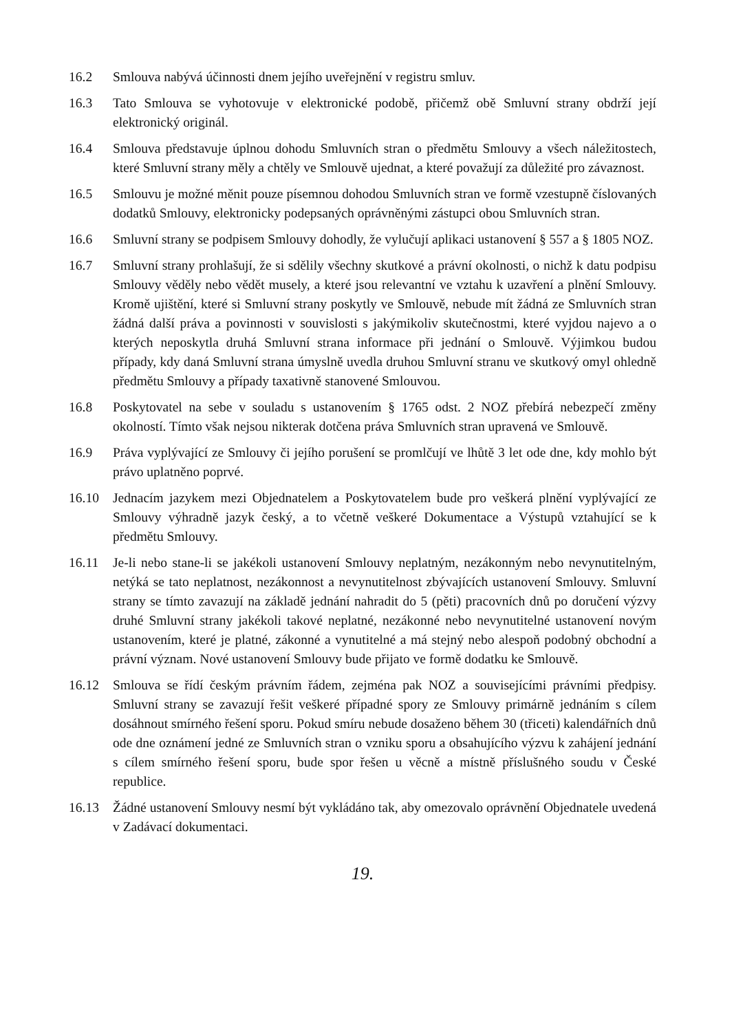16.2 Smlouva nabývá účinnosti dnem jejího uveřejnění v registru smluv.
16.3 Tato Smlouva se vyhotovuje v elektronické podobě, přičemž obě Smluvní strany obdrží její elektronický originál.
16.4 Smlouva představuje úplnou dohodu Smluvních stran o předmětu Smlouvy a všech náležitostech, které Smluvní strany měly a chtěly ve Smlouvě ujednat, a které považují za důležité pro závaznost.
16.5 Smlouvu je možné měnit pouze písemnou dohodou Smluvních stran ve formě vzestupně číslovaných dodatků Smlouvy, elektronicky podepsaných oprávněnými zástupci obou Smluvních stran.
16.6 Smluvní strany se podpisem Smlouvy dohodly, že vylučují aplikaci ustanovení § 557 a § 1805 NOZ.
16.7 Smluvní strany prohlašují, že si sdělily všechny skutkové a právní okolnosti, o nichž k datu podpisu Smlouvy věděly nebo vědět musely, a které jsou relevantní ve vztahu k uzavření a plnění Smlouvy. Kromě ujištění, které si Smluvní strany poskytly ve Smlouvě, nebude mít žádná ze Smluvních stran žádná další práva a povinnosti v souvislosti s jakýmikoliv skutečnostmi, které vyjdou najevo a o kterých neposkytla druhá Smluvní strana informace při jednání o Smlouvě. Výjimkou budou případy, kdy daná Smluvní strana úmyslně uvedla druhou Smluvní stranu ve skutkový omyl ohledně předmětu Smlouvy a případy taxativně stanovené Smlouvou.
16.8 Poskytovatel na sebe v souladu s ustanovením § 1765 odst. 2 NOZ přebírá nebezpečí změny okolností. Tímto však nejsou nikterak dotčena práva Smluvních stran upravená ve Smlouvě.
16.9 Práva vyplývající ze Smlouvy či jejího porušení se promlčují ve lhůtě 3 let ode dne, kdy mohlo být právo uplatněno poprvé.
16.10 Jednacím jazykem mezi Objednatelem a Poskytovatelem bude pro veškerá plnění vyplývající ze Smlouvy výhradně jazyk český, a to včetně veškeré Dokumentace a Výstupů vztahující se k předmětu Smlouvy.
16.11 Je-li nebo stane-li se jakékoli ustanovení Smlouvy neplatným, nezákonným nebo nevynutitelným, netýká se tato neplatnost, nezákonnost a nevynutitelnost zbývajících ustanovení Smlouvy. Smluvní strany se tímto zavazují na základě jednání nahradit do 5 (pěti) pracovních dnů po doručení výzvy druhé Smluvní strany jakékoli takové neplatné, nezákonné nebo nevynutitelné ustanovení novým ustanovením, které je platné, zákonné a vynutitelné a má stejný nebo alespoň podobný obchodní a právní význam. Nové ustanovení Smlouvy bude přijato ve formě dodatku ke Smlouvě.
16.12 Smlouva se řídí českým právním řádem, zejména pak NOZ a souvisejícími právními předpisy. Smluvní strany se zavazují řešit veškeré případné spory ze Smlouvy primárně jednáním s cílem dosáhnout smírného řešení sporu. Pokud smíru nebude dosaženo během 30 (třiceti) kalendářních dnů ode dne oznámení jedné ze Smluvních stran o vzniku sporu a obsahujícího výzvu k zahájení jednání s cílem smírného řešení sporu, bude spor řešen u věcně a místně příslušného soudu v České republice.
16.13 Žádné ustanovení Smlouvy nesmí být vykládáno tak, aby omezovalo oprávnění Objednatele uvedená v Zadávací dokumentaci.
19.